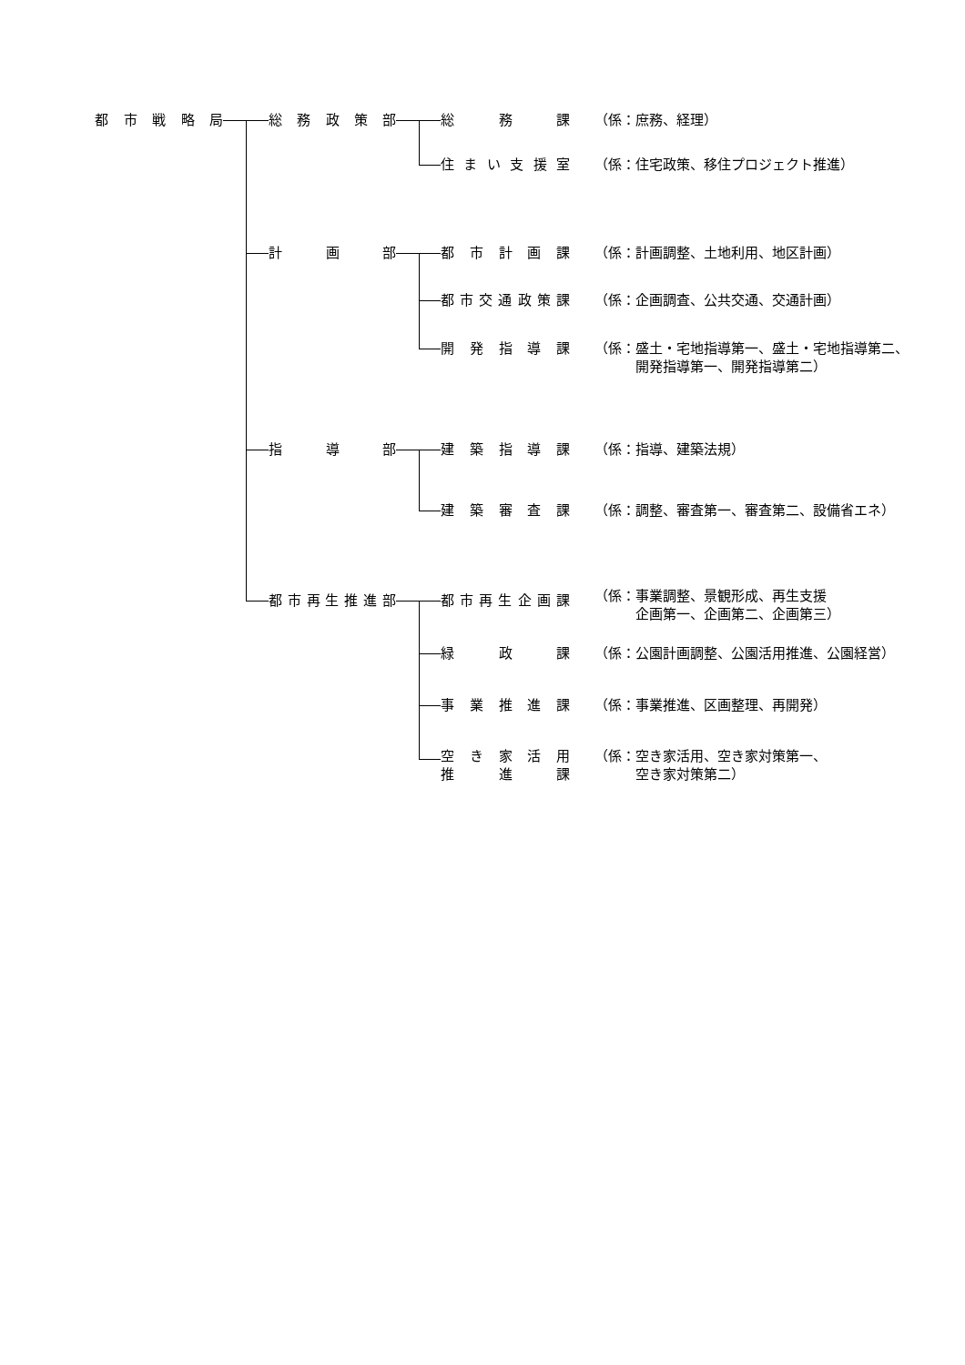都市戦略局 総務政策部 総務課 （係：庶務、経理）
住まい支援室 （係：住宅政策、移住プロジェクト推進）
計画部 都市計画課 （係：計画調整、土地利用、地区計画）
都市交通政策課 （係：企画調査、公共交通、交通計画）
開発指導課 （係：盛土・宅地指導第一、盛土・宅地指導第二、
　　　開発指導第一、開発指導第二）
指導部 建築指導課 （係：指導、建築法規）
建築審査課 （係：調整、審査第一、審査第二、設備省エネ）
都市再生推進部 都市再生企画課
（係：事業調整、景観形成、再生支援
　　　企画第一、企画第二、企画第三）
緑政課 （係：公園計画調整、公園活用推進、公園経営）
事業推進課 （係：事業推進、区画整理、再開発）
空き家活用
推進課
（係：空き家活用、空き家対策第一、
　　　空き家対策第二）